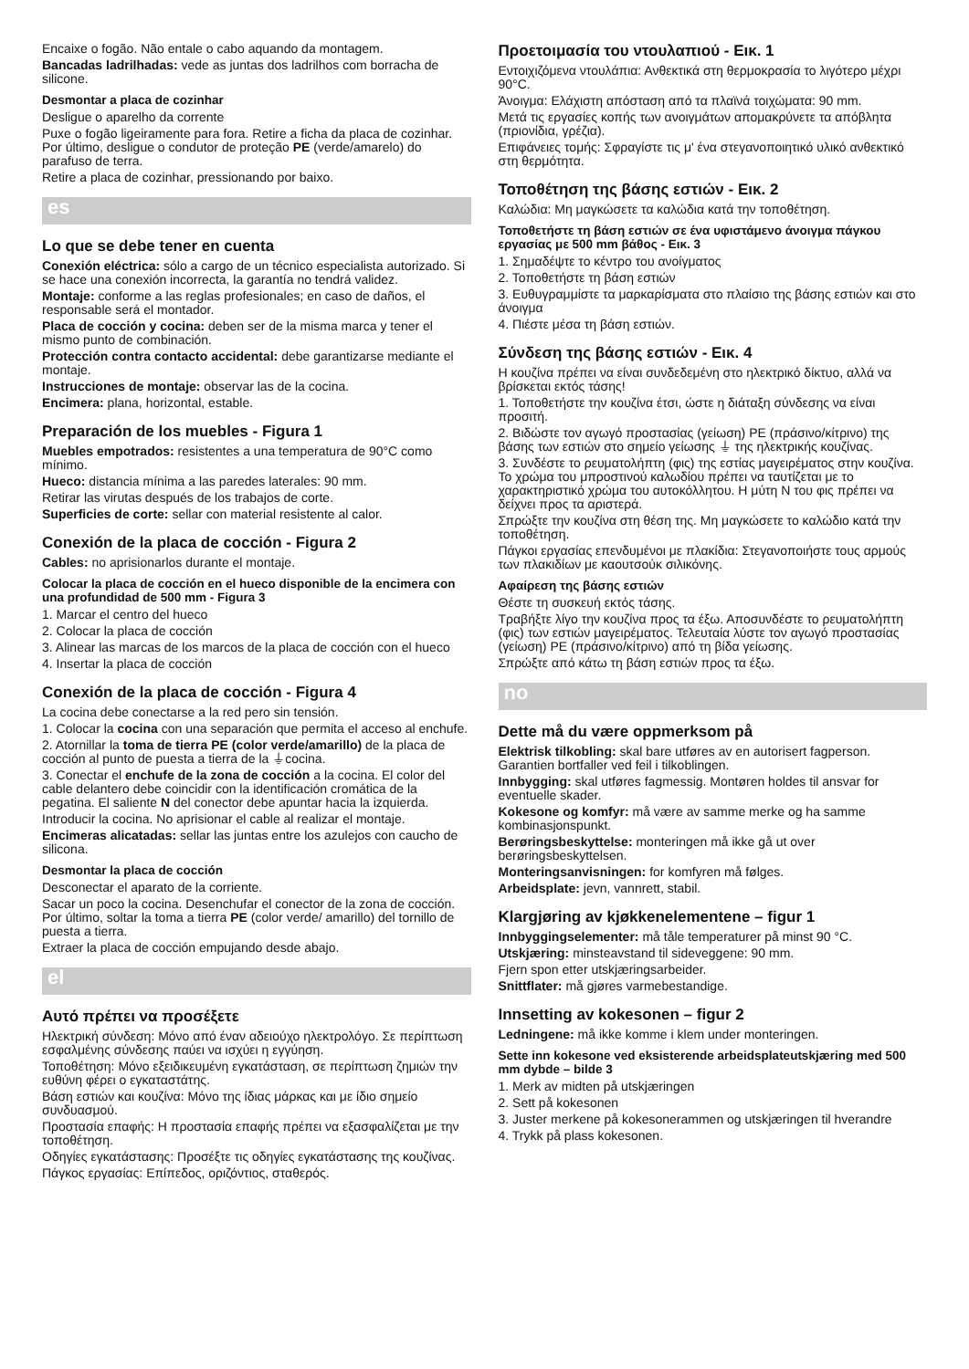Encaixe o fogão. Não entale o cabo aquando da montagem.
Bancadas ladrilhadas: vede as juntas dos ladrilhos com borracha de silicone.
Desmontar a placa de cozinhar
Desligue o aparelho da corrente
Puxe o fogão ligeiramente para fora. Retire a ficha da placa de cozinhar. Por último, desligue o condutor de proteção PE (verde/amarelo) do parafuso de terra.
Retire a placa de cozinhar, pressionando por baixo.
es
Lo que se debe tener en cuenta
Conexión eléctrica: sólo a cargo de un técnico especialista autorizado. Si se hace una conexión incorrecta, la garantía no tendrá validez.
Montaje: conforme a las reglas profesionales; en caso de daños, el responsable será el montador.
Placa de cocción y cocina: deben ser de la misma marca y tener el mismo punto de combinación.
Protección contra contacto accidental: debe garantizarse mediante el montaje.
Instrucciones de montaje: observar las de la cocina.
Encimera: plana, horizontal, estable.
Preparación de los muebles - Figura 1
Muebles empotrados: resistentes a una temperatura de 90°C como mínimo.
Hueco: distancia mínima a las paredes laterales: 90 mm.
Retirar las virutas después de los trabajos de corte.
Superficies de corte: sellar con material resistente al calor.
Conexión de la placa de cocción - Figura 2
Cables: no aprisionarlos durante el montaje.
Colocar la placa de cocción en el hueco disponible de la encimera con una profundidad de 500 mm - Figura 3
1. Marcar el centro del hueco
2. Colocar la placa de cocción
3. Alinear las marcas de los marcos de la placa de cocción con el hueco
4. Insertar la placa de cocción
Conexión de la placa de cocción - Figura 4
La cocina debe conectarse a la red pero sin tensión.
1. Colocar la cocina con una separación que permita el acceso al enchufe.
2. Atornillar la toma de tierra PE (color verde/amarillo) de la placa de cocción al punto de puesta a tierra de la ⏚cocina.
3. Conectar el enchufe de la zona de cocción a la cocina. El color del cable delantero debe coincidir con la identificación cromática de la pegatina. El saliente N del conector debe apuntar hacia la izquierda.
Introducir la cocina. No aprisionar el cable al realizar el montaje.
Encimeras alicatadas: sellar las juntas entre los azulejos con caucho de silicona.
Desmontar la placa de cocción
Desconectar el aparato de la corriente.
Sacar un poco la cocina. Desenchufar el conector de la zona de cocción. Por último, soltar la toma a tierra PE (color verde/ amarillo) del tornillo de puesta a tierra.
Extraer la placa de cocción empujando desde abajo.
el
Αυτό πρέπει να προσέξετε
Ηλεκτρική σύνδεση: Μόνο από έναν αδειούχο ηλεκτρολόγο. Σε περίπτωση εσφαλμένης σύνδεσης παύει να ισχύει η εγγύηση.
Τοποθέτηση: Μόνο εξειδικευμένη εγκατάσταση, σε περίπτωση ζημιών την ευθύνη φέρει ο εγκαταστάτης.
Βάση εστιών και κουζίνα: Μόνο της ίδιας μάρκας και με ίδιο σημείο συνδυασμού.
Προστασία επαφής: Η προστασία επαφής πρέπει να εξασφαλίζεται με την τοποθέτηση.
Οδηγίες εγκατάστασης: Προσέξτε τις οδηγίες εγκατάστασης της κουζίνας.
Πάγκος εργασίας: Επίπεδος, οριζόντιος, σταθερός.
Προετοιμασία του ντουλαπιού - Εικ. 1
Εντοιχιζόμενα ντουλάπια: Ανθεκτικά στη θερμοκρασία το λιγότερο μέχρι 90°C.
Άνοιγμα: Ελάχιστη απόσταση από τα πλαϊνά τοιχώματα: 90 mm.
Μετά τις εργασίες κοπής των ανοιγμάτων απομακρύνετε τα απόβλητα (πριονίδια, γρέζια).
Επιφάνειες τομής: Σφραγίστε τις μ' ένα στεγανοποιητικό υλικό ανθεκτικό στη θερμότητα.
Τοποθέτηση της βάσης εστιών - Εικ. 2
Καλώδια: Μη μαγκώσετε τα καλώδια κατά την τοποθέτηση.
Τοποθετήστε τη βάση εστιών σε ένα υφιστάμενο άνοιγμα πάγκου εργασίας με 500 mm βάθος - Εικ. 3
1. Σημαδέψτε το κέντρο του ανοίγματος
2. Τοποθετήστε τη βάση εστιών
3. Ευθυγραμμίστε τα μαρκαρίσματα στο πλαίσιο της βάσης εστιών και στο άνοιγμα
4. Πιέστε μέσα τη βάση εστιών.
Σύνδεση της βάσης εστιών - Εικ. 4
Η κουζίνα πρέπει να είναι συνδεδεμένη στο ηλεκτρικό δίκτυο, αλλά να βρίσκεται εκτός τάσης!
1. Τοποθετήστε την κουζίνα έτσι, ώστε η διάταξη σύνδεσης να είναι προσιτή.
2. Βιδώστε τον αγωγό προστασίας (γείωση) PE (πράσινο/κίτρινο) της βάσης των εστιών στο σημείο γείωσης ⏚ της ηλεκτρικής κουζίνας.
3. Συνδέστε το ρευματολήπτη (φις) της εστίας μαγειρέματος στην κουζίνα. Το χρώμα του μπροστινού καλωδίου πρέπει να ταυτίζεται με το χαρακτηριστικό χρώμα του αυτοκόλλητου. Η μύτη N του φις πρέπει να δείχνει προς τα αριστερά.
Σπρώξτε την κουζίνα στη θέση της. Μη μαγκώσετε το καλώδιο κατά την τοποθέτηση.
Πάγκοι εργασίας επενδυμένοι με πλακίδια: Στεγανοποιήστε τους αρμούς των πλακιδίων με καουτσούκ σιλικόνης.
Αφαίρεση της βάσης εστιών
Θέστε τη συσκευή εκτός τάσης.
Τραβήξτε λίγο την κουζίνα προς τα έξω. Αποσυνδέστε το ρευματολήπτη (φις) των εστιών μαγειρέματος. Τελευταία λύστε τον αγωγό προστασίας (γείωση) PE (πράσινο/κίτρινο) από τη βίδα γείωσης.
Σπρώξτε από κάτω τη βάση εστιών προς τα έξω.
no
Dette må du være oppmerksom på
Elektrisk tilkobling: skal bare utføres av en autorisert fagperson. Garantien bortfaller ved feil i tilkoblingen.
Innbygging: skal utføres fagmessig. Montøren holdes til ansvar for eventuelle skader.
Kokesone og komfyr: må være av samme merke og ha samme kombinasjonspunkt.
Berøringsbeskyttelse: monteringen må ikke gå ut over berøringsbeskyttelsen.
Monteringsanvisningen: for komfyren må følges.
Arbeidsplate: jevn, vannrett, stabil.
Klargjøring av kjøkkenelementene – figur 1
Innbyggingselementer: må tåle temperaturer på minst 90 °C.
Utskjæring: minsteavstand til sideveggene: 90 mm.
Fjern spon etter utskjæringsarbeider.
Snittflater: må gjøres varmebestandige.
Innsetting av kokesonen – figur 2
Ledningene: må ikke komme i klem under monteringen.
Sette inn kokesone ved eksisterende arbeidsplateutskjæring med 500 mm dybde – bilde 3
1. Merk av midten på utskjæringen
2. Sett på kokesonen
3. Juster merkene på kokesonerammen og utskjæringen til hverandre
4. Trykk på plass kokesonen.